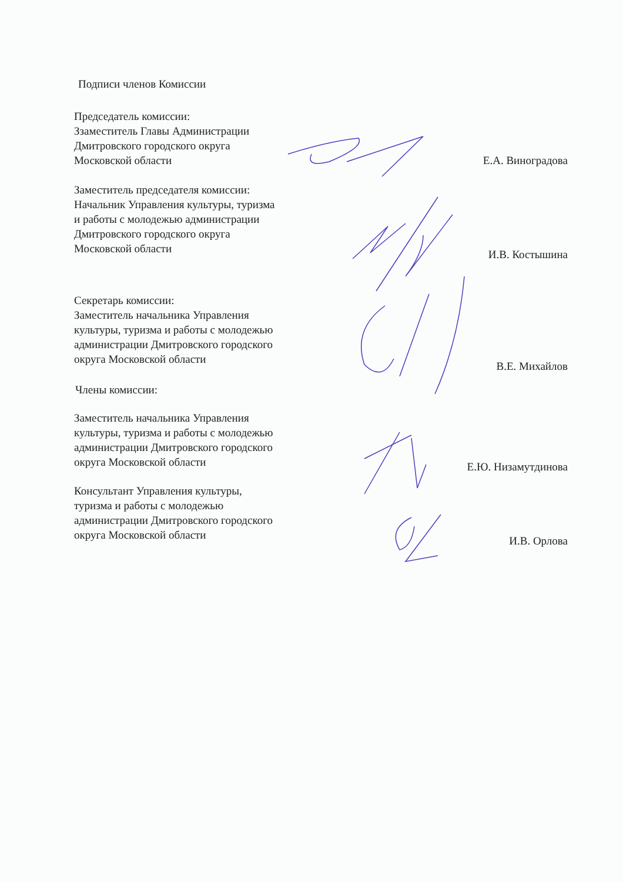Подписи членов Комиссии
Председатель комиссии:
Ззаместитель Главы Администрации
Дмитровского городского округа
Московской области
Е.А. Виноградова
Заместитель председателя комиссии:
Начальник Управления культуры, туризма
и работы с молодежью администрации
Дмитровского городского округа
Московской области
И.В. Костышина
Секретарь комиссии:
Заместитель начальника Управления
культуры, туризма и работы с молодежью
администрации Дмитровского городского
округа Московской области
В.Е. Михайлов
Члены комиссии:
Заместитель начальника Управления
культуры, туризма и работы с молодежью
администрации Дмитровского городского
округа Московской области
Е.Ю. Низамутдинова
Консультант Управления культуры,
туризма и работы с молодежью
администрации Дмитровского городского
округа Московской области
И.В. Орлова